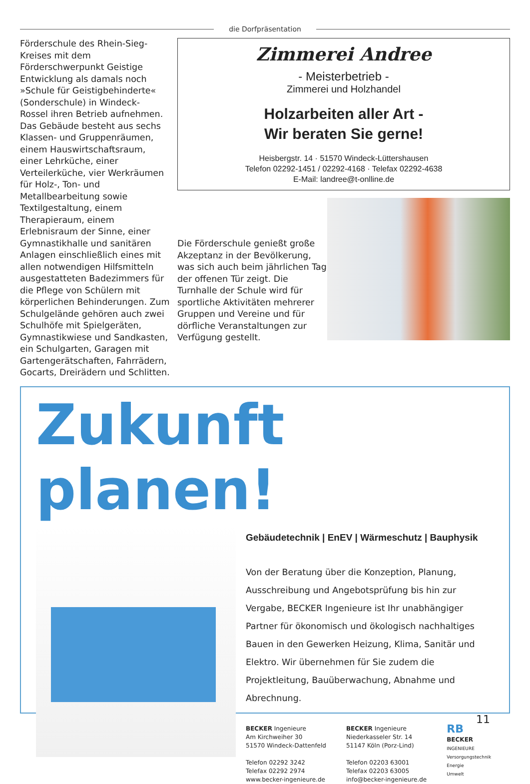die Dorfpräsentation
Förderschule des Rhein-Sieg-Kreises mit dem Förderschwerpunkt Geistige Entwicklung als damals noch »Schule für Geistigbehinderte« (Sonderschule) in Windeck- Rossel ihren Betrieb aufnehmen. Das Gebäude besteht aus sechs Klassen- und Gruppenräumen, einem Hauswirtschaftsraum, einer Lehrküche, einer Verteilerküche, vier Werkräumen für Holz-, Ton- und Metallbearbeitung sowie Textilgestaltung, einem Therapieraum, einem Erlebnisraum der Sinne, einer Gymnastikhalle und sanitären Anlagen einschließlich eines mit allen notwendigen Hilfsmitteln ausgestatteten Badezimmers für die Pflege von Schülern mit körperlichen Behinderungen. Zum Schulgelände gehören auch zwei Schulhöfe mit Spielgeräten, Gymnastikwiese und Sandkasten, ein Schulgarten, Garagen mit Gartengerätschaften, Fahrrädern, Gocarts, Dreirädern und Schlitten.
Zimmerei Andree
- Meisterbetrieb -
Zimmerei und Holzhandel
Holzarbeiten aller Art -
Wir beraten Sie gerne!
Heisbergstr. 14 · 51570 Windeck-Lüttershausen
Telefon 02292-1451 / 02292-4168 · Telefax 02292-4638
E-Mail: landree@t-onlline.de
Die Förderschule genießt große Akzeptanz in der Bevölkerung, was sich auch beim jährlichen Tag der offenen Tür zeigt. Die Turnhalle der Schule wird für sportliche Aktivitäten mehrerer Gruppen und Vereine und für dörfliche Veranstaltungen zur Verfügung gestellt.
Zukunft planen!
Gebäudetechnik | EnEV | Wärmeschutz | Bauphysik
Von der Beratung über die Konzeption, Planung, Ausschreibung und Angebotsprüfung bis hin zur Vergabe, BECKER Ingenieure ist Ihr unabhängiger Partner für ökonomisch und ökologisch nachhaltiges Bauen in den Gewerken Heizung, Klima, Sanitär und Elektro. Wir übernehmen für Sie zudem die Projektleitung, Bauüberwachung, Abnahme und Abrechnung.
BECKER Ingenieure
Am Kirchweiher 30
51570 Windeck-Dattenfeld
Telefon 02292 3242
Telefax 02292 2974
www.becker-ingenieure.de
BECKER Ingenieure
Niederkasseler Str. 14
51147 Köln (Porz-Lind)
Telefon 02203 63001
Telefax 02203 63005
info@becker-ingenieure.de
RB
BECKER
INGENIEURE
Versorgungstechnik
Energie
Umwelt
11